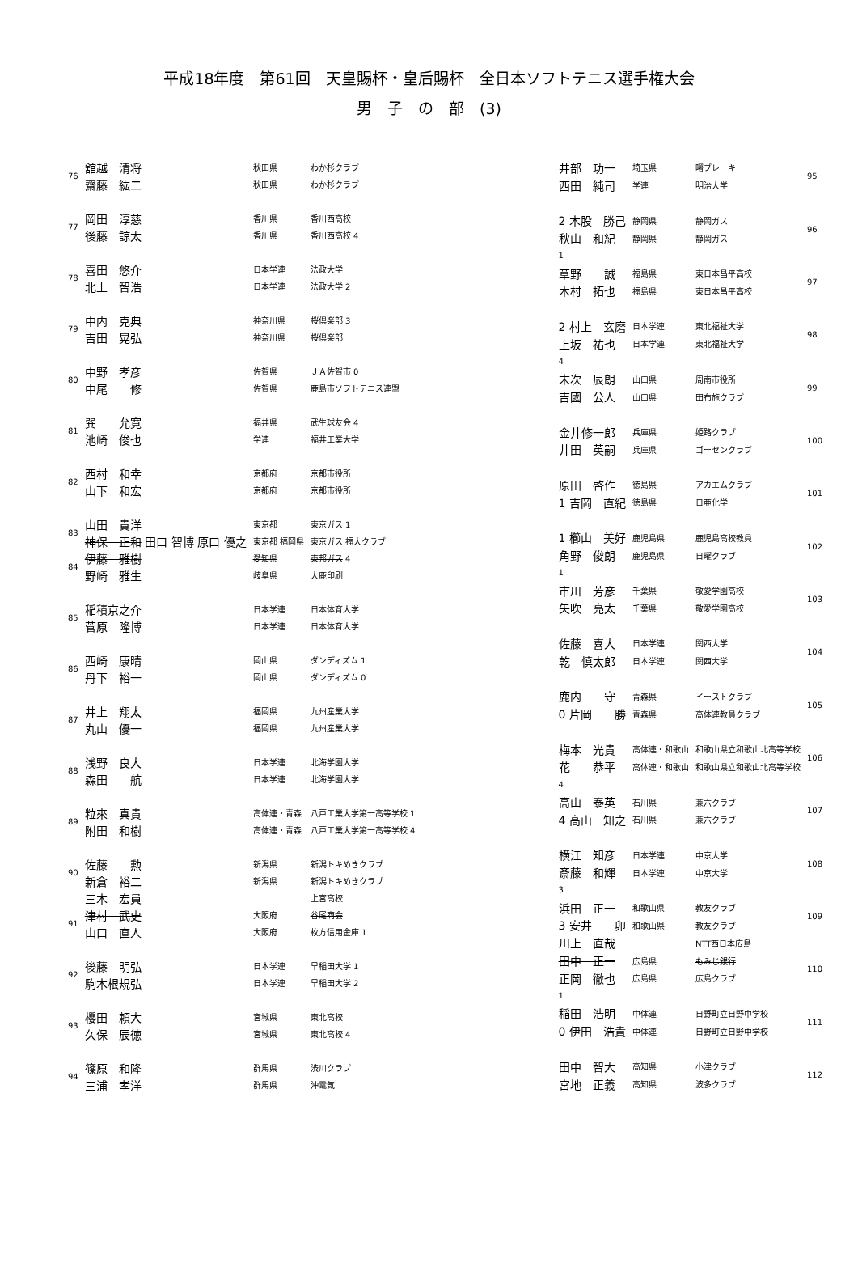平成18年度　第61回　天皇賜杯・皇后賜杯　全日本ソフトテニス選手権大会
男　子　の　部　(3)
| 76 | 舘越 清将 | 秋田県 | わか杉クラブ |
| | 齋藤 紘二 | 秋田県 | わか杉クラブ |
| 77 | 岡田 淳慈 | 香川県 | 香川西高校 |
| | 後藤 諒太 | 香川県 | 香川西高校 4 |
| 78 | 喜田 悠介 | 日本学連 | 法政大学 |
| | 北上 智浩 | 日本学連 | 法政大学 2 |
| 79 | 中内 克典 | 神奈川県 | 桜倶楽部 3 |
| | 吉田 晃弘 | 神奈川県 | 桜倶楽部 |
| 80 | 中野 孝彦 | 佐賀県 | ＪＡ佐賀市 0 |
| | 中尾 修 | 佐賀県 | 鹿島市ソフトテニス連盟 |
| 81 | 巽 允寛 | 福井県 | 武生球友会 4 |
| | 池崎 俊也 | 学連 | 福井工業大学 |
| 82 | 西村 和幸 | 京都府 | 京都市役所 |
| | 山下 和宏 | 京都府 | 京都市役所 |
| 83 | 山田 貴洋 | 東京都 | 東京ガス 1 |
| | 神保 正和 田口 智博 原口 優之 | 東京都 福岡県 | 東京ガス 福大クラブ |
| 84 | 伊藤 雅樹 | 愛知県 | 東邦ガス 4 |
| | 野崎 雅生 | 岐阜県 | 大鹿印刷 |
| 85 | 稲積京之介 | 日本学連 | 日本体育大学 |
| | 菅原 隆博 | 日本学連 | 日本体育大学 |
| 86 | 西崎 康晴 | 岡山県 | ダンディズム 1 |
| | 丹下 裕一 | 岡山県 | ダンディズム 0 |
| 87 | 井上 翔太 | 福岡県 | 九州産業大学 |
| | 丸山 優一 | 福岡県 | 九州産業大学 |
| 88 | 浅野 良大 | 日本学連 | 北海学園大学 |
| | 森田 航 | 日本学連 | 北海学園大学 |
| 89 | 粒來 真貴 | 高体連・青森 | 八戸工業大学第一高等学校 1 |
| | 附田 和樹 | 高体連・青森 | 八戸工業大学第一高等学校 4 |
| 90 | 佐藤 勲 | 新潟県 | 新潟トキめきクラブ |
| | 新倉 裕二 | 新潟県 | 新潟トキめきクラブ |
| | 三木 宏員 | | 上宮高校 |
| 91 | 津村 武史 | 大阪府 | 谷尾商会 |
| | 山口 直人 | 大阪府 | 枚方信用金庫 1 |
| 92 | 後藤 明弘 | 日本学連 | 早稲田大学 1 |
| | 駒木根規弘 | 日本学連 | 早稲田大学 2 |
| 93 | 櫻田 頼大 | 宮城県 | 東北高校 |
| | 久保 辰徳 | 宮城県 | 東北高校 4 |
| 94 | 篠原 和隆 | 群馬県 | 渋川クラブ |
| | 三浦 孝洋 | 群馬県 | 沖電気 |
| 井部 功一 | 埼玉県 | 曙ブレーキ | 95 |
| 西田 純司 | 学連 | 明治大学 | |
| 2 木股 勝己 | 静岡県 | 静岡ガス | 96 |
| 秋山 和紀 | 静岡県 | 静岡ガス | |
| 1 | | | |
| 草野 誠 | 福島県 | 東日本昌平高校 | 97 |
| 木村 拓也 | 福島県 | 東日本昌平高校 | |
| 2 村上 玄磨 | 日本学連 | 東北福祉大学 | 98 |
| 上坂 祐也 | 日本学連 | 東北福祉大学 | |
| 4 | | | |
| 末次 辰朗 | 山口県 | 周南市役所 | 99 |
| 吉國 公人 | 山口県 | 田布施クラブ | |
| 金井修一郎 | 兵庫県 | 姫路クラブ | 100 |
| 井田 英嗣 | 兵庫県 | ゴーセンクラブ | |
| 原田 啓作 | 徳島県 | アカエムクラブ | 101 |
| 1 吉岡 直紀 | 徳島県 | 日亜化学 | |
| 1 櫛山 美好 | 鹿児島県 | 鹿児島高校教員 | 102 |
| 角野 俊朗 | 鹿児島県 | 日曜クラブ | |
| 1 | | | |
| 市川 芳彦 | 千葉県 | 敬愛学園高校 | 103 |
| 矢吹 亮太 | 千葉県 | 敬愛学園高校 | |
| 佐藤 喜大 | 日本学連 | 関西大学 | 104 |
| 乾 慎太郎 | 日本学連 | 関西大学 | |
| 鹿内 守 | 青森県 | イーストクラブ | 105 |
| 0 片岡 勝 | 青森県 | 高体連教員クラブ | |
| 梅本 光貴 | 高体連・和歌山 | 和歌山県立和歌山北高等学校 | 106 |
| 花 恭平 | 高体連・和歌山 | 和歌山県立和歌山北高等学校 | |
| 4 | | | |
| 高山 泰英 | 石川県 | 兼六クラブ | 107 |
| 4 高山 知之 | 石川県 | 兼六クラブ | |
| 横江 知彦 | 日本学連 | 中京大学 | 108 |
| 斎藤 和輝 | 日本学連 | 中京大学 | |
| 3 | | | |
| 浜田 正一 | 和歌山県 | 教友クラブ | 109 |
| 3 安井 卯 | 和歌山県 | 教友クラブ | |
| 川上 直哉 | | NTT西日本広島 | |
| 田中 正一 | 広島県 | もみじ銀行 | 110 |
| 正岡 徹也 | 広島県 | 広島クラブ | |
| 1 | | | |
| 稲田 浩明 | 中体連 | 日野町立日野中学校 | 111 |
| 0 伊田 浩貴 | 中体連 | 日野町立日野中学校 | |
| 田中 智大 | 高知県 | 小津クラブ | 112 |
| 宮地 正義 | 高知県 | 波多クラブ | |